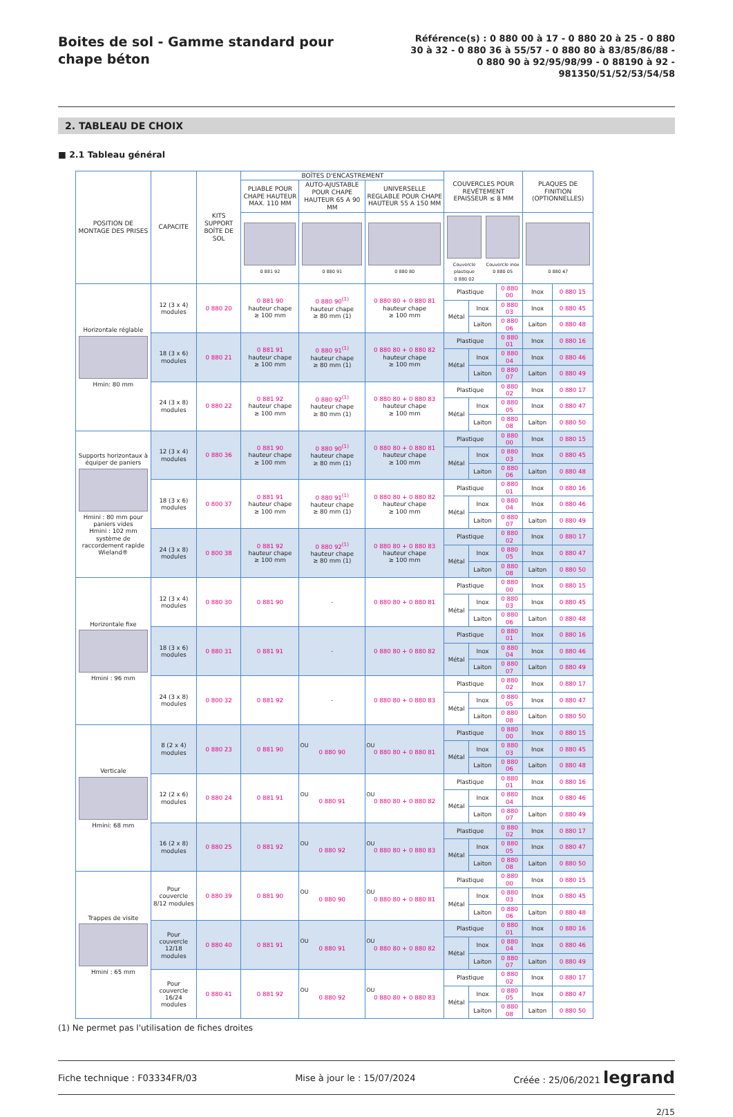Boites de sol - Gamme standard pour chape béton
Référence(s) : 0 880 00 à 17 - 0 880 20 à 25 - 0 880 30 à 32 - 0 880 36 à 55/57 - 0 880 80 à 83/85/86/88 - 0 880 90 à 92/95/98/99 - 0 88190 à 92 - 981350/51/52/53/54/58
2. TABLEAU DE CHOIX
■ 2.1 Tableau général
| POSITION DE MONTAGE DES PRISES | CAPACITE | KITS SUPPORT BOÎTE DE SOL | BOÎTES D'ENCASTREMENT | | | COUVERCLES POUR REVÊTEMENT EPAISSEUR ≤ 8 MM | | | PLAQUES DE FINITION (OPTIONNELLES) | |
| --- | --- | --- | --- | --- | --- | --- | --- | --- | --- | --- |
| | | | PLIABLE POUR CHAPE HAUTEUR MAX. 110 MM | AUTO-AJUSTABLE POUR CHAPE HAUTEUR 65 A 90 MM | UNIVERSELLE REGLABLE POUR CHAPE HAUTEUR 55 A 150 MM | | | | | |
| | | | 0 881 92 | 0 880 91 | 0 880 80 | Couvercle plastique 0 880 02 Couvercle inox 0 880 05 | | | 0 880 47 | |
| Horizontale réglable Hmin: 80 mm | 12 (3 x 4) modules | 0 880 20 | 0 881 90 hauteur chape ≥ 100 mm | 0 880 90<sup>(1)</sup> hauteur chape ≥ 80 mm (1) | 0 880 80 + 0 880 81 hauteur chape ≥ 100 mm | Plastique | | 0 880 00 | Inox | 0 880 15 |
| | | | | | | Métal | Inox | 0 880 03 | Inox | 0 880 45 |
| | | | | | | | Laiton | 0 880 06 | Laiton | 0 880 48 |
| | 18 (3 x 6) modules | 0 880 21 | 0 881 91 hauteur chape ≥ 100 mm | 0 880 91<sup>(1)</sup> hauteur chape ≥ 80 mm (1) | 0 880 80 + 0 880 82 hauteur chape ≥ 100 mm | Plastique | | 0 880 01 | Inox | 0 880 16 |
| | | | | | | Métal | Inox | 0 880 04 | Inox | 0 880 46 |
| | | | | | | | Laiton | 0 880 07 | Laiton | 0 880 49 |
| | 24 (3 x 8) modules | 0 880 22 | 0 881 92 hauteur chape ≥ 100 mm | 0 880 92<sup>(1)</sup> hauteur chape ≥ 80 mm (1) | 0 880 80 + 0 880 83 hauteur chape ≥ 100 mm | Plastique | | 0 880 02 | Inox | 0 880 17 |
| | | | | | | Métal | Inox | 0 880 05 | Inox | 0 880 47 |
| | | | | | | | Laiton | 0 880 08 | Laiton | 0 880 50 |
| Supports horizontaux à équiper de paniers Hmini : 80 mm pour paniers vides Hmini : 102 mm système de raccordement rapide Wieland® | 12 (3 x 4) modules | 0 880 36 | 0 881 90 hauteur chape ≥ 100 mm | 0 880 90<sup>(1)</sup> hauteur chape ≥ 80 mm (1) | 0 880 80 + 0 880 81 hauteur chape ≥ 100 mm | Plastique | | 0 880 00 | Inox | 0 880 15 |
| | | | | | | Métal | Inox | 0 880 03 | Inox | 0 880 45 |
| | | | | | | | Laiton | 0 880 06 | Laiton | 0 880 48 |
| | 18 (3 x 6) modules | 0 800 37 | 0 881 91 hauteur chape ≥ 100 mm | 0 880 91<sup>(1)</sup> hauteur chape ≥ 80 mm (1) | 0 880 80 + 0 880 82 hauteur chape ≥ 100 mm | Plastique | | 0 880 01 | Inox | 0 880 16 |
| | | | | | | Métal | Inox | 0 880 04 | Inox | 0 880 46 |
| | | | | | | | Laiton | 0 880 07 | Laiton | 0 880 49 |
| | 24 (3 x 8) modules | 0 800 38 | 0 881 92 hauteur chape ≥ 100 mm | 0 880 92<sup>(1)</sup> hauteur chape ≥ 80 mm (1) | 0 880 80 + 0 880 83 hauteur chape ≥ 100 mm | Plastique | | 0 880 02 | Inox | 0 880 17 |
| | | | | | | Métal | Inox | 0 880 05 | Inox | 0 880 47 |
| | | | | | | | Laiton | 0 880 08 | Laiton | 0 880 50 |
| Horizontale fixe Hmini : 96 mm | 12 (3 x 4) modules | 0 880 30 | 0 881 90 | - | 0 880 80 + 0 880 81 | Plastique | | 0 880 00 | Inox | 0 880 15 |
| | | | | | | Métal | Inox | 0 880 03 | Inox | 0 880 45 |
| | | | | | | | Laiton | 0 880 06 | Laiton | 0 880 48 |
| | 18 (3 x 6) modules | 0 880 31 | 0 881 91 | - | 0 880 80 + 0 880 82 | Plastique | | 0 880 01 | Inox | 0 880 16 |
| | | | | | | Métal | Inox | 0 880 04 | Inox | 0 880 46 |
| | | | | | | | Laiton | 0 880 07 | Laiton | 0 880 49 |
| | 24 (3 x 8) modules | 0 800 32 | 0 881 92 | - | 0 880 80 + 0 880 83 | Plastique | | 0 880 02 | Inox | 0 880 17 |
| | | | | | | Métal | Inox | 0 880 05 | Inox | 0 880 47 |
| | | | | | | | Laiton | 0 880 08 | Laiton | 0 880 50 |
| Verticale Hmini: 68 mm | 8 (2 x 4) modules | 0 880 23 | 0 881 90 | OU 0 880 90 | OU 0 880 80 + 0 880 81 | Plastique | | 0 880 00 | Inox | 0 880 15 |
| | | | | | | Métal | Inox | 0 880 03 | Inox | 0 880 45 |
| | | | | | | | Laiton | 0 880 06 | Laiton | 0 880 48 |
| | 12 (2 x 6) modules | 0 880 24 | 0 881 91 | OU 0 880 91 | OU 0 880 80 + 0 880 82 | Plastique | | 0 880 01 | Inox | 0 880 16 |
| | | | | | | Métal | Inox | 0 880 04 | Inox | 0 880 46 |
| | | | | | | | Laiton | 0 880 07 | Laiton | 0 880 49 |
| | 16 (2 x 8) modules | 0 880 25 | 0 881 92 | OU 0 880 92 | OU 0 880 80 + 0 880 83 | Plastique | | 0 880 02 | Inox | 0 880 17 |
| | | | | | | Métal | Inox | 0 880 05 | Inox | 0 880 47 |
| | | | | | | | Laiton | 0 880 08 | Laiton | 0 880 50 |
| Trappes de visite Hmini : 65 mm | Pour couvercle 8/12 modules | 0 880 39 | 0 881 90 | OU 0 880 90 | OU 0 880 80 + 0 880 81 | Plastique | | 0 880 00 | Inox | 0 880 15 |
| | | | | | | Métal | Inox | 0 880 03 | Inox | 0 880 45 |
| | | | | | | | Laiton | 0 880 06 | Laiton | 0 880 48 |
| | Pour couvercle 12/18 modules | 0 880 40 | 0 881 91 | OU 0 880 91 | OU 0 880 80 + 0 880 82 | Plastique | | 0 880 01 | Inox | 0 880 16 |
| | | | | | | Métal | Inox | 0 880 04 | Inox | 0 880 46 |
| | | | | | | | Laiton | 0 880 07 | Laiton | 0 880 49 |
| | Pour couvercle 16/24 modules | 0 880 41 | 0 881 92 | OU 0 880 92 | OU 0 880 80 + 0 880 83 | Plastique | | 0 880 02 | Inox | 0 880 17 |
| | | | | | | Métal | Inox | 0 880 05 | Inox | 0 880 47 |
| | | | | | | | Laiton | 0 880 08 | Laiton | 0 880 50 |
(1) Ne permet pas l'utilisation de fiches droites
Fiche technique : F03334FR/03 Mise à jour le : 15/07/2024 Créée : 25/06/2021 legrand
2/15